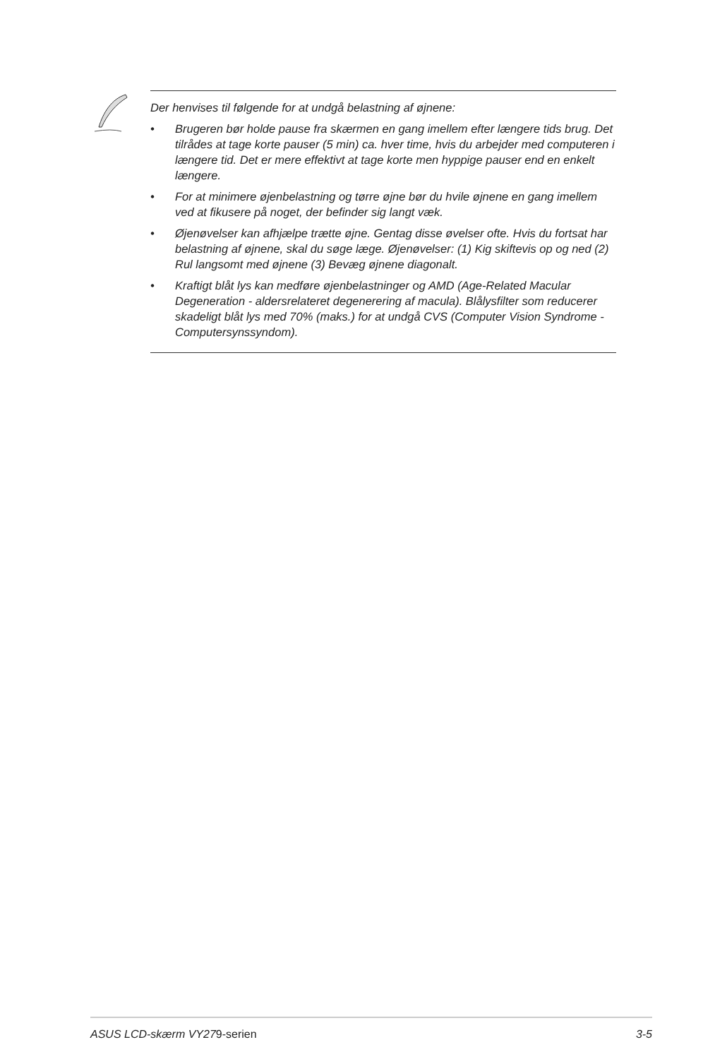Der henvises til følgende for at undgå belastning af øjnene:
• Brugeren bør holde pause fra skærmen en gang imellem efter længere tids brug. Det tilrådes at tage korte pauser (5 min) ca. hver time, hvis du arbejder med computeren i længere tid. Det er mere effektivt at tage korte men hyppige pauser end en enkelt længere.
• For at minimere øjenbelastning og tørre øjne bør du hvile øjnene en gang imellem ved at fikusere på noget, der befinder sig langt væk.
• Øjenøvelser kan afhjælpe trætte øjne. Gentag disse øvelser ofte. Hvis du fortsat har belastning af øjnene, skal du søge læge. Øjenøvelser: (1) Kig skiftevis op og ned (2) Rul langsomt med øjnene (3) Bevæg øjnene diagonalt.
• Kraftigt blåt lys kan medføre øjenbelastninger og AMD (Age-Related Macular Degeneration - aldersrelateret degenerering af macula). Blålysfilter som reducerer skadeligt blåt lys med 70% (maks.) for at undgå CVS (Computer Vision Syndrome - Computersynssyndom).
ASUS LCD-skærm VY279-serien 3-5